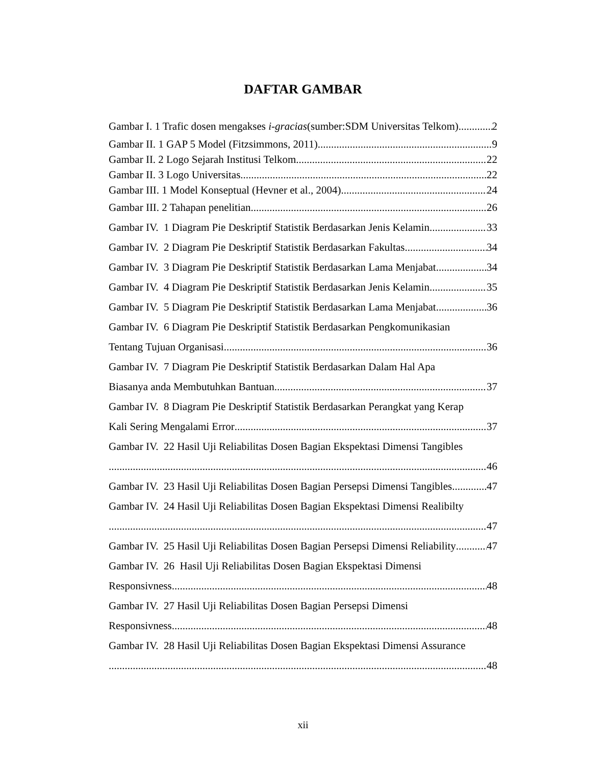DAFTAR GAMBAR
Gambar I. 1 Trafic dosen mengakses i-gracias(sumber:SDM Universitas Telkom) 2
Gambar II. 1 GAP 5 Model (Fitzsimmons, 2011) 9
Gambar II. 2 Logo Sejarah Institusi Telkom 22
Gambar II. 3 Logo Universitas 22
Gambar III. 1 Model Konseptual (Hevner et al., 2004) 24
Gambar III. 2 Tahapan penelitian 26
Gambar IV. 1 Diagram Pie Deskriptif Statistik Berdasarkan Jenis Kelamin 33
Gambar IV. 2 Diagram Pie Deskriptif Statistik Berdasarkan Fakultas 34
Gambar IV. 3 Diagram Pie Deskriptif Statistik Berdasarkan Lama Menjabat 34
Gambar IV. 4 Diagram Pie Deskriptif Statistik Berdasarkan Jenis Kelamin 35
Gambar IV. 5 Diagram Pie Deskriptif Statistik Berdasarkan Lama Menjabat 36
Gambar IV. 6 Diagram Pie Deskriptif Statistik Berdasarkan Pengkomunikasian
Tentang Tujuan Organisasi 36
Gambar IV. 7 Diagram Pie Deskriptif Statistik Berdasarkan Dalam Hal Apa
Biasanya anda Membutuhkan Bantuan 37
Gambar IV. 8 Diagram Pie Deskriptif Statistik Berdasarkan Perangkat yang Kerap
Kali Sering Mengalami Error 37
Gambar IV. 22 Hasil Uji Reliabilitas Dosen Bagian Ekspektasi Dimensi Tangibles
46
Gambar IV. 23 Hasil Uji Reliabilitas Dosen Bagian Persepsi Dimensi Tangibles 47
Gambar IV. 24 Hasil Uji Reliabilitas Dosen Bagian Ekspektasi Dimensi Realibilty
47
Gambar IV. 25 Hasil Uji Reliabilitas Dosen Bagian Persepsi Dimensi Reliability 47
Gambar IV. 26 Hasil Uji Reliabilitas Dosen Bagian Ekspektasi Dimensi
Responsivness 48
Gambar IV. 27 Hasil Uji Reliabilitas Dosen Bagian Persepsi Dimensi
Responsivness 48
Gambar IV. 28 Hasil Uji Reliabilitas Dosen Bagian Ekspektasi Dimensi Assurance
48
xii